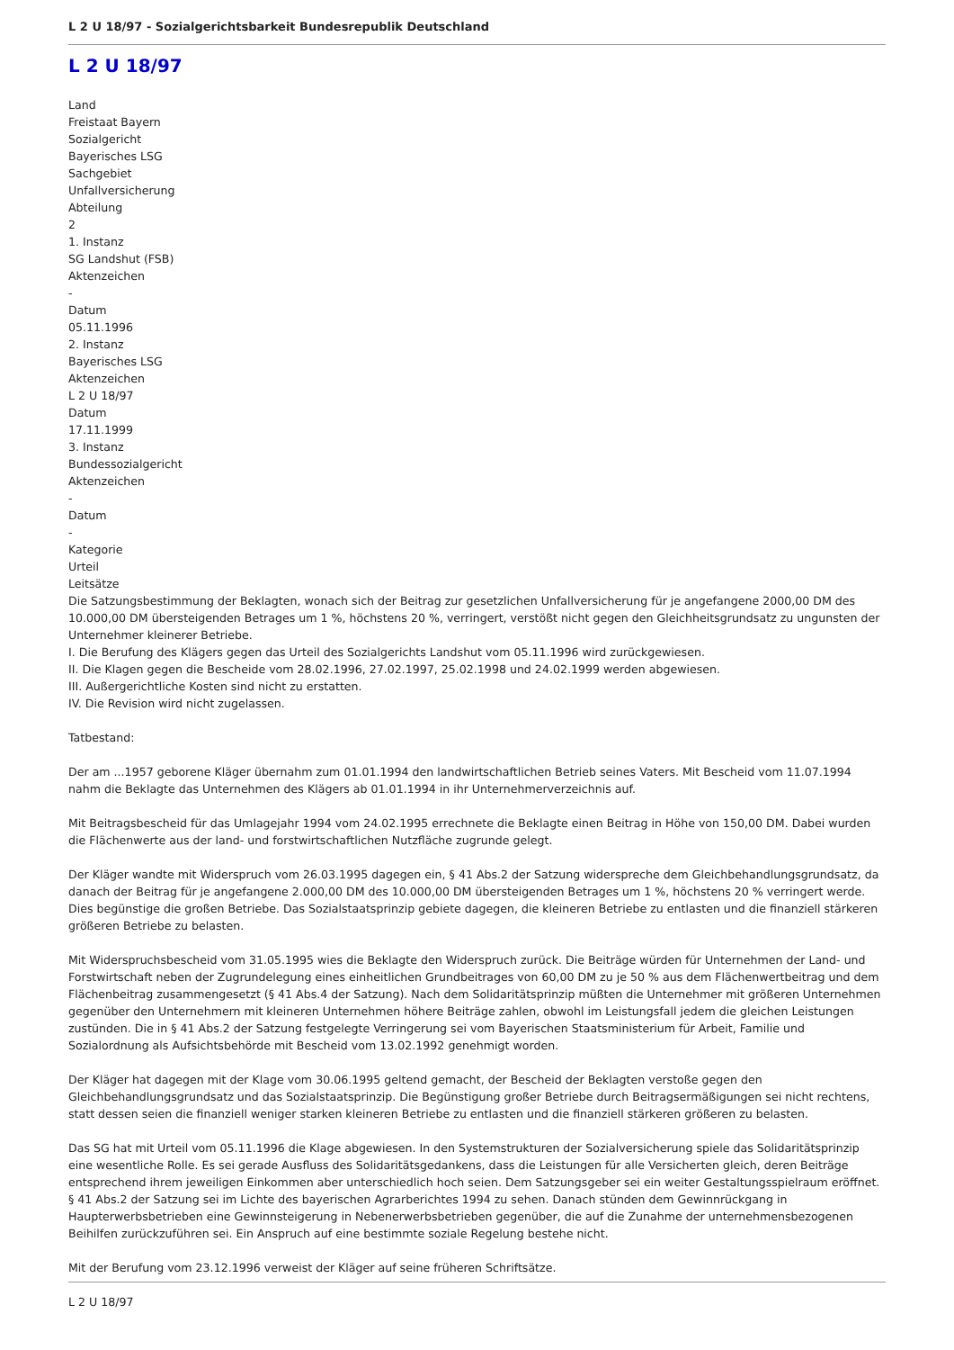L 2 U 18/97 - Sozialgerichtsbarkeit Bundesrepublik Deutschland
L 2 U 18/97
Land
Freistaat Bayern
Sozialgericht
Bayerisches LSG
Sachgebiet
Unfallversicherung
Abteilung
2
1. Instanz
SG Landshut (FSB)
Aktenzeichen
-
Datum
05.11.1996
2. Instanz
Bayerisches LSG
Aktenzeichen
L 2 U 18/97
Datum
17.11.1999
3. Instanz
Bundessozialgericht
Aktenzeichen
-
Datum
-
Kategorie
Urteil
Leitsätze
Die Satzungsbestimmung der Beklagten, wonach sich der Beitrag zur gesetzlichen Unfallversicherung für je angefangene 2000,00 DM des 10.000,00 DM übersteigenden Betrages um 1 %, höchstens 20 %, verringert, verstößt nicht gegen den Gleichheitsgrundsatz zu ungunsten der Unternehmer kleinerer Betriebe.
I. Die Berufung des Klägers gegen das Urteil des Sozialgerichts Landshut vom 05.11.1996 wird zurückgewiesen.
II. Die Klagen gegen die Bescheide vom 28.02.1996, 27.02.1997, 25.02.1998 und 24.02.1999 werden abgewiesen.
III. Außergerichtliche Kosten sind nicht zu erstatten.
IV. Die Revision wird nicht zugelassen.
Tatbestand:
Der am ...1957 geborene Kläger übernahm zum 01.01.1994 den landwirtschaftlichen Betrieb seines Vaters. Mit Bescheid vom 11.07.1994 nahm die Beklagte das Unternehmen des Klägers ab 01.01.1994 in ihr Unternehmerverzeichnis auf.
Mit Beitragsbescheid für das Umlagejahr 1994 vom 24.02.1995 errechnete die Beklagte einen Beitrag in Höhe von 150,00 DM. Dabei wurden die Flächenwerte aus der land- und forstwirtschaftlichen Nutzfläche zugrunde gelegt.
Der Kläger wandte mit Widerspruch vom 26.03.1995 dagegen ein, § 41 Abs.2 der Satzung widerspreche dem Gleichbehandlungsgrundsatz, da danach der Beitrag für je angefangene 2.000,00 DM des 10.000,00 DM übersteigenden Betrages um 1 %, höchstens 20 % verringert werde. Dies begünstige die großen Betriebe. Das Sozialstaatsprinzip gebiete dagegen, die kleineren Betriebe zu entlasten und die finanziell stärkeren größeren Betriebe zu belasten.
Mit Widerspruchsbescheid vom 31.05.1995 wies die Beklagte den Widerspruch zurück. Die Beiträge würden für Unternehmen der Land- und Forstwirtschaft neben der Zugrundelegung eines einheitlichen Grundbeitrages von 60,00 DM zu je 50 % aus dem Flächenwertbeitrag und dem Flächenbeitrag zusammengesetzt (§ 41 Abs.4 der Satzung). Nach dem Solidaritätsprinzip müßten die Unternehmer mit größeren Unternehmen gegenüber den Unternehmern mit kleineren Unternehmen höhere Beiträge zahlen, obwohl im Leistungsfall jedem die gleichen Leistungen zustünden. Die in § 41 Abs.2 der Satzung festgelegte Verringerung sei vom Bayerischen Staatsministerium für Arbeit, Familie und Sozialordnung als Aufsichtsbehörde mit Bescheid vom 13.02.1992 genehmigt worden.
Der Kläger hat dagegen mit der Klage vom 30.06.1995 geltend gemacht, der Bescheid der Beklagten verstoße gegen den Gleichbehandlungsgrundsatz und das Sozialstaatsprinzip. Die Begünstigung großer Betriebe durch Beitragsermäßigungen sei nicht rechtens, statt dessen seien die finanziell weniger starken kleineren Betriebe zu entlasten und die finanziell stärkeren größeren zu belasten.
Das SG hat mit Urteil vom 05.11.1996 die Klage abgewiesen. In den Systemstrukturen der Sozialversicherung spiele das Solidaritätsprinzip eine wesentliche Rolle. Es sei gerade Ausfluss des Solidaritätsgedankens, dass die Leistungen für alle Versicherten gleich, deren Beiträge entsprechend ihrem jeweiligen Einkommen aber unterschiedlich hoch seien. Dem Satzungsgeber sei ein weiter Gestaltungsspielraum eröffnet. § 41 Abs.2 der Satzung sei im Lichte des bayerischen Agrarberichtes 1994 zu sehen. Danach stünden dem Gewinnrückgang in Haupterwerbsbetrieben eine Gewinnsteigerung in Nebenerwerbsbetrieben gegenüber, die auf die Zunahme der unternehmensbezogenen Beihilfen zurückzuführen sei. Ein Anspruch auf eine bestimmte soziale Regelung bestehe nicht.
Mit der Berufung vom 23.12.1996 verweist der Kläger auf seine früheren Schriftsätze.
L 2 U 18/97